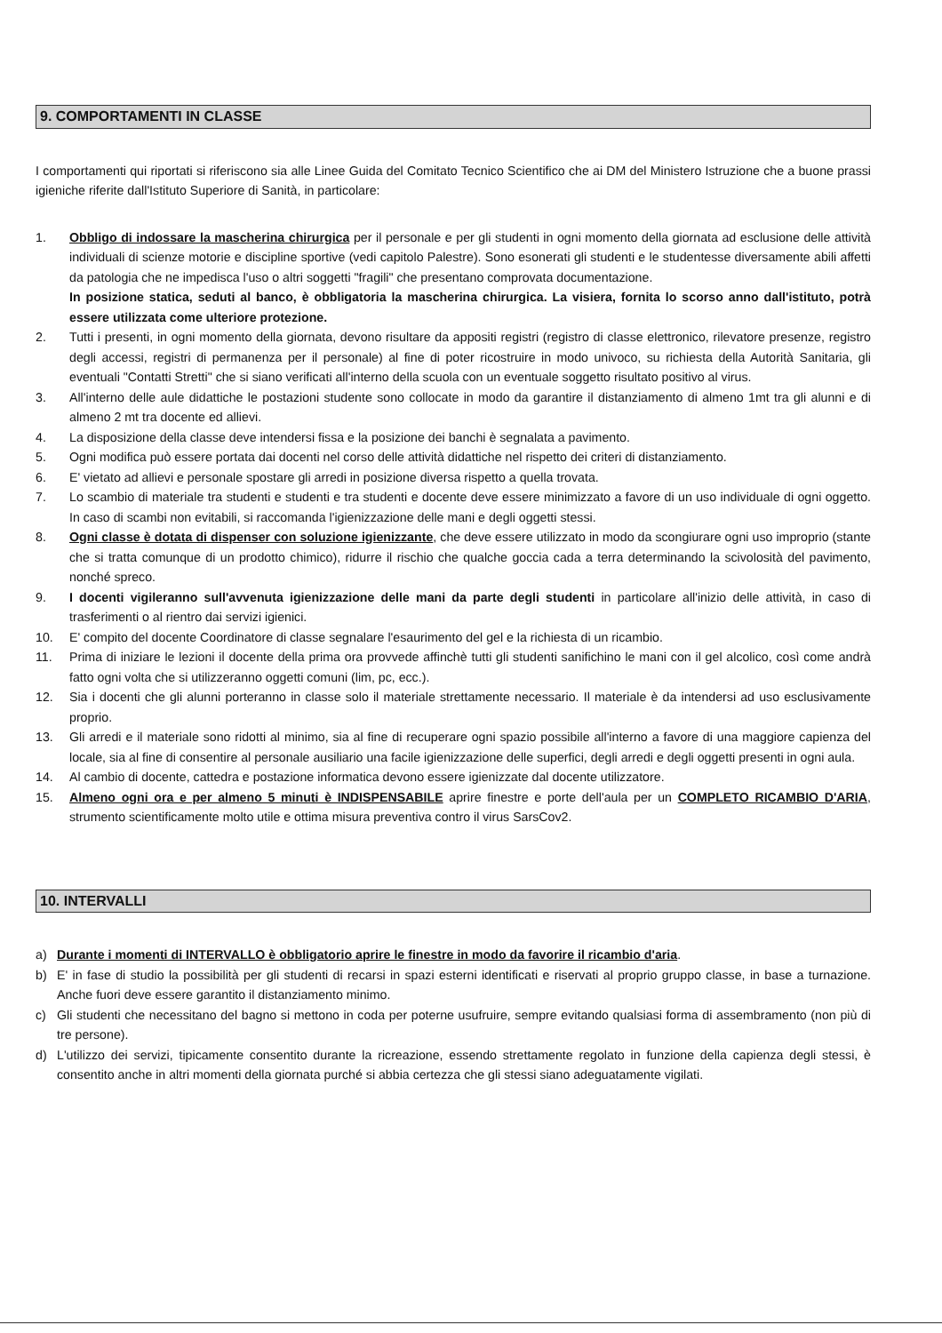9. COMPORTAMENTI IN CLASSE
I comportamenti qui riportati si riferiscono sia alle Linee Guida del Comitato Tecnico Scientifico che ai DM del Ministero Istruzione che a buone prassi igieniche riferite dall'Istituto Superiore di Sanità, in particolare:
1. Obbligo di indossare la mascherina chirurgica per il personale e per gli studenti in ogni momento della giornata ad esclusione delle attività individuali di scienze motorie e discipline sportive (vedi capitolo Palestre). Sono esonerati gli studenti e le studentesse diversamente abili affetti da patologia che ne impedisca l'uso o altri soggetti "fragili" che presentano comprovata documentazione.
In posizione statica, seduti al banco, è obbligatoria la mascherina chirurgica. La visiera, fornita lo scorso anno dall'istituto, potrà essere utilizzata come ulteriore protezione.
2. Tutti i presenti, in ogni momento della giornata, devono risultare da appositi registri (registro di classe elettronico, rilevatore presenze, registro degli accessi, registri di permanenza per il personale) al fine di poter ricostruire in modo univoco, su richiesta della Autorità Sanitaria, gli eventuali "Contatti Stretti" che si siano verificati all'interno della scuola con un eventuale soggetto risultato positivo al virus.
3. All'interno delle aule didattiche le postazioni studente sono collocate in modo da garantire il distanziamento di almeno 1mt tra gli alunni e di almeno 2 mt tra docente ed allievi.
4. La disposizione della classe deve intendersi fissa e la posizione dei banchi è segnalata a pavimento.
5. Ogni modifica può essere portata dai docenti nel corso delle attività didattiche nel rispetto dei criteri di distanziamento.
6. E' vietato ad allievi e personale spostare gli arredi in posizione diversa rispetto a quella trovata.
7. Lo scambio di materiale tra studenti e studenti e tra studenti e docente deve essere minimizzato a favore di un uso individuale di ogni oggetto. In caso di scambi non evitabili, si raccomanda l'igienizzazione delle mani e degli oggetti stessi.
8. Ogni classe è dotata di dispenser con soluzione igienizzante, che deve essere utilizzato in modo da scongiurare ogni uso improprio (stante che si tratta comunque di un prodotto chimico), ridurre il rischio che qualche goccia cada a terra determinando la scivolosità del pavimento, nonché spreco.
9. I docenti vigileranno sull'avvenuta igienizzazione delle mani da parte degli studenti in particolare all'inizio delle attività, in caso di trasferimenti o al rientro dai servizi igienici.
10. E' compito del docente Coordinatore di classe segnalare l'esaurimento del gel e la richiesta di un ricambio.
11. Prima di iniziare le lezioni il docente della prima ora provvede affinchè tutti gli studenti sanifichino le mani con il gel alcolico, così come andrà fatto ogni volta che si utilizzeranno oggetti comuni (lim, pc, ecc.).
12. Sia i docenti che gli alunni porteranno in classe solo il materiale strettamente necessario. Il materiale è da intendersi ad uso esclusivamente proprio.
13. Gli arredi e il materiale sono ridotti al minimo, sia al fine di recuperare ogni spazio possibile all'interno a favore di una maggiore capienza del locale, sia al fine di consentire al personale ausiliario una facile igienizzazione delle superfici, degli arredi e degli oggetti presenti in ogni aula.
14. Al cambio di docente, cattedra e postazione informatica devono essere igienizzate dal docente utilizzatore.
15. Almeno ogni ora e per almeno 5 minuti è INDISPENSABILE aprire finestre e porte dell'aula per un COMPLETO RICAMBIO D'ARIA, strumento scientificamente molto utile e ottima misura preventiva contro il virus SarsCov2.
10. INTERVALLI
a) Durante i momenti di INTERVALLO è obbligatorio aprire le finestre in modo da favorire il ricambio d'aria.
b) E' in fase di studio la possibilità per gli studenti di recarsi in spazi esterni identificati e riservati al proprio gruppo classe, in base a turnazione. Anche fuori deve essere garantito il distanziamento minimo.
c) Gli studenti che necessitano del bagno si mettono in coda per poterne usufruire, sempre evitando qualsiasi forma di assembramento (non più di tre persone).
d) L'utilizzo dei servizi, tipicamente consentito durante la ricreazione, essendo strettamente regolato in funzione della capienza degli stessi, è consentito anche in altri momenti della giornata purché si abbia certezza che gli stessi siano adeguatamente vigilati.